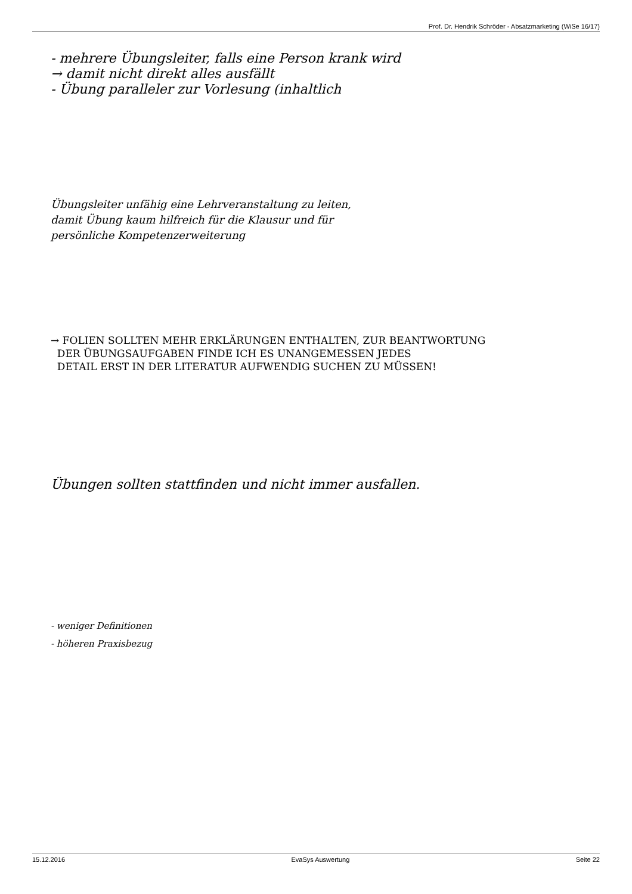Prof. Dr. Hendrik Schröder - Absatzmarketing (WiSe 16/17)
- mehrere Übungsleiter, falls eine Person krank wird
→ damit nicht direkt alles ausfällt
- Übung paralleler zur Vorlesung (inhaltlich
Übungsleiter unfähig eine Lehrveranstaltung zu leiten,
damit Übung kaum hilfreich für die Klausur und für
persönliche Kompetenzerweiterung
→ FOLIEN SOLLTEN MEHR ERKLÄRUNGEN ENTHALTEN, ZUR BEANTWORTUNG
DER ÜBUNGSAUFGABEN FINDE ICH ES UNANGEMESSEN JEDES
DETAIL ERST IN DER LITERATUR AUFWENDIG SUCHEN ZU MÜSSEN!
Übungen sollten stattfinden und nicht immer ausfallen.
- weniger Definitionen
- höheren Praxisbezug
15.12.2016 EvaSys Auswertung Seite 22